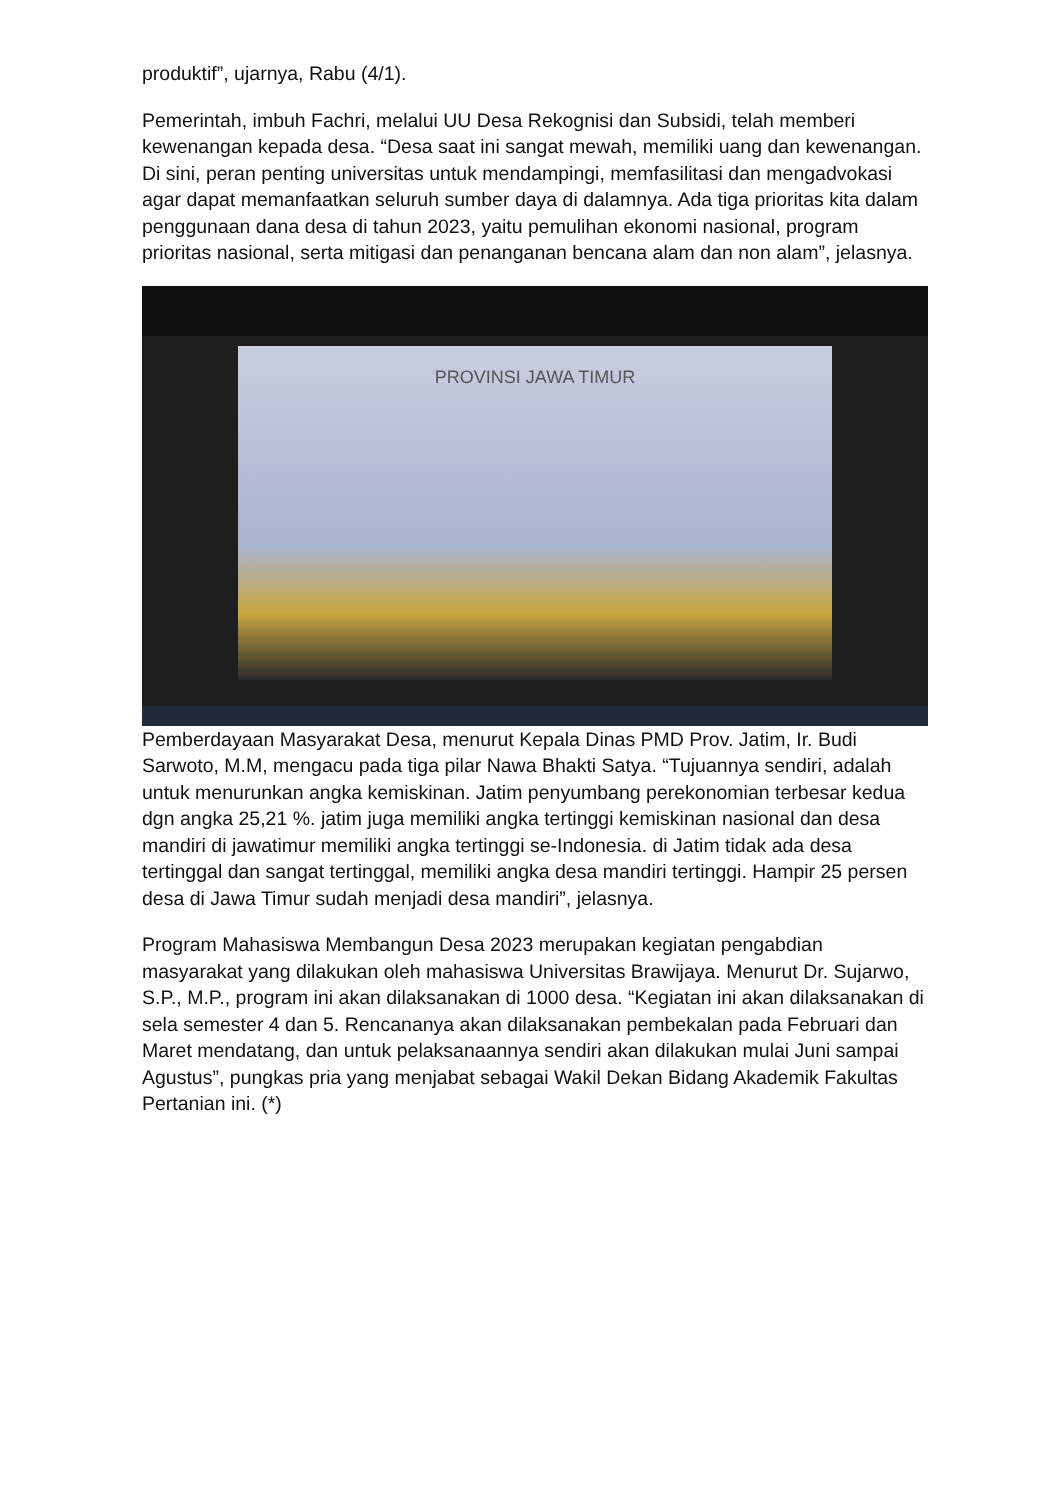produktif”, ujarnya, Rabu (4/1).
Pemerintah, imbuh Fachri, melalui UU Desa Rekognisi dan Subsidi, telah memberi kewenangan kepada desa. “Desa saat ini sangat mewah, memiliki uang dan kewenangan. Di sini, peran penting universitas untuk mendampingi, memfasilitasi dan mengadvokasi agar dapat memanfaatkan seluruh sumber daya di dalamnya. Ada tiga prioritas kita dalam penggunaan dana desa di tahun 2023, yaitu pemulihan ekonomi nasional, program prioritas nasional, serta mitigasi dan penanganan bencana alam dan non alam”, jelasnya.
PROVINSI JAWA TIMUR
Pemberdayaan Masyarakat Desa, menurut Kepala Dinas PMD Prov. Jatim, Ir. Budi Sarwoto, M.M, mengacu pada tiga pilar Nawa Bhakti Satya. “Tujuannya sendiri, adalah untuk menurunkan angka kemiskinan. Jatim penyumbang perekonomian terbesar kedua dgn angka 25,21 %. jatim juga memiliki angka tertinggi kemiskinan nasional dan desa mandiri di jawatimur memiliki angka tertinggi se-Indonesia. di Jatim tidak ada desa tertinggal dan sangat tertinggal, memiliki angka desa mandiri tertinggi. Hampir 25 persen desa di Jawa Timur sudah menjadi desa mandiri”, jelasnya.
Program Mahasiswa Membangun Desa 2023 merupakan kegiatan pengabdian masyarakat yang dilakukan oleh mahasiswa Universitas Brawijaya. Menurut Dr. Sujarwo, S.P., M.P., program ini akan dilaksanakan di 1000 desa. “Kegiatan ini akan dilaksanakan di sela semester 4 dan 5. Rencananya akan dilaksanakan pembekalan pada Februari dan Maret mendatang, dan untuk pelaksanaannya sendiri akan dilakukan mulai Juni sampai Agustus”, pungkas pria yang menjabat sebagai Wakil Dekan Bidang Akademik Fakultas Pertanian ini. (*)